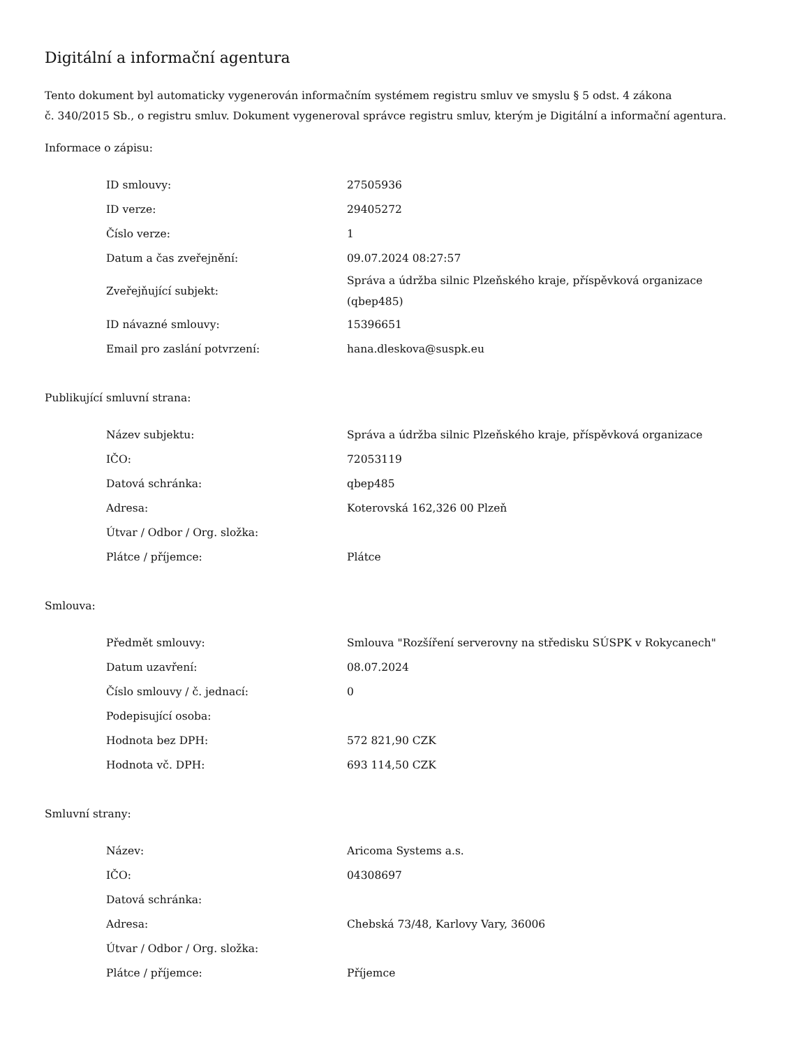Digitální a informační agentura
Tento dokument byl automaticky vygenerován informačním systémem registru smluv ve smyslu § 5 odst. 4 zákona
č. 340/2015 Sb., o registru smluv. Dokument vygeneroval správce registru smluv, kterým je Digitální a informační agentura.
Informace o zápisu:
| ID smlouvy: | 27505936 |
| ID verze: | 29405272 |
| Číslo verze: | 1 |
| Datum a čas zveřejnění: | 09.07.2024 08:27:57 |
| Zveřejňující subjekt: | Správa a údržba silnic Plzeňského kraje, příspěvková organizace (qbep485) |
| ID návazné smlouvy: | 15396651 |
| Email pro zaslání potvrzení: | hana.dleskova@suspk.eu |
Publikující smluvní strana:
| Název subjektu: | Správa a údržba silnic Plzeňského kraje, příspěvková organizace |
| IČO: | 72053119 |
| Datová schránka: | qbep485 |
| Adresa: | Koterovská 162,326 00 Plzeň |
| Útvar / Odbor / Org. složka: | |
| Plátce / příjemce: | Plátce |
Smlouva:
| Předmět smlouvy: | Smlouva "Rozšíření serverovny na středisku SÚSPK v Rokycanech" |
| Datum uzavření: | 08.07.2024 |
| Číslo smlouvy / č. jednací: | 0 |
| Podepisující osoba: | |
| Hodnota bez DPH: | 572 821,90 CZK |
| Hodnota vč. DPH: | 693 114,50 CZK |
Smluvní strany:
| Název: | Aricoma Systems a.s. |
| IČO: | 04308697 |
| Datová schránka: | |
| Adresa: | Chebská 73/48, Karlovy Vary, 36006 |
| Útvar / Odbor / Org. složka: | |
| Plátce / příjemce: | Příjemce |